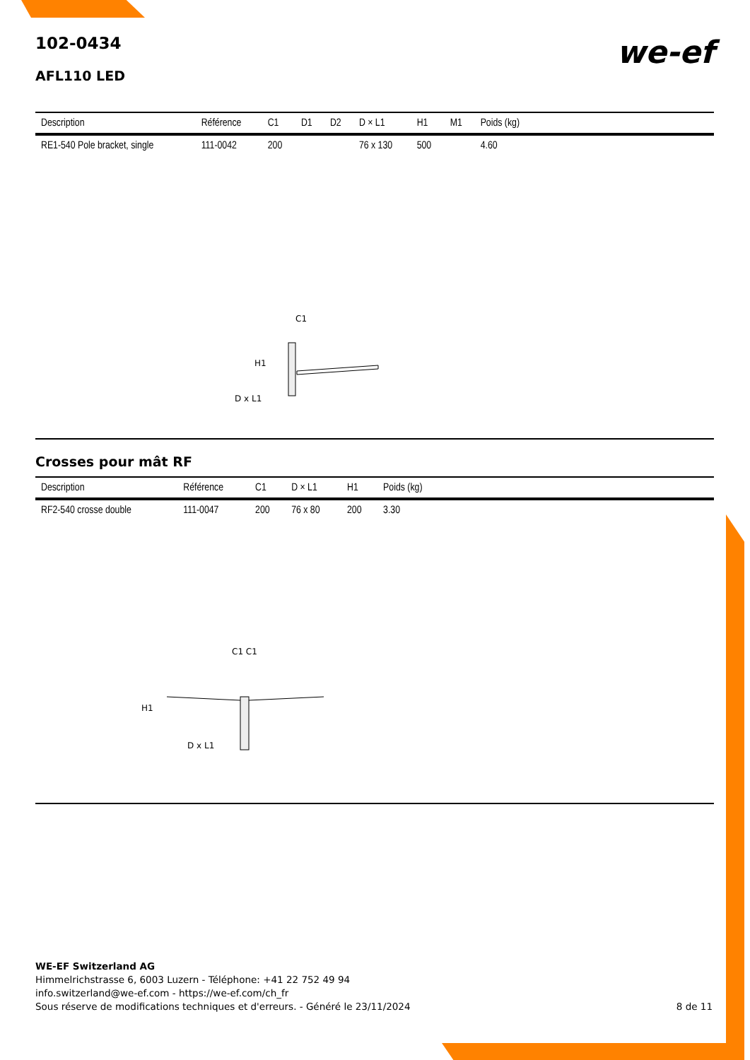102-0434
AFL110 LED
we-ef
| Description | Référence | C1 | D1 | D2 | D × L1 | H1 | M1 | Poids (kg) | |
| --- | --- | --- | --- | --- | --- | --- | --- | --- | --- |
| RE1-540 Pole bracket, single | 111-0042 | 200 | | | 76 x 130 | 500 | | 4.60 | |
C1
H1
D x L1
Crosses pour mât RF
| Description | Référence | C1 | D × L1 | H1 | Poids (kg) | |
| --- | --- | --- | --- | --- | --- | --- |
| RF2-540 crosse double | 111-0047 | 200 | 76 x 80 | 200 | 3.30 | |
C1 C1
H1
D x L1
WE-EF Switzerland AG
Himmelrichstrasse 6, 6003 Luzern - Téléphone: +41 22 752 49 94
info.switzerland@we-ef.com - https://we-ef.com/ch_fr
Sous réserve de modifications techniques et d'erreurs. - Généré le 23/11/2024 8 de 11